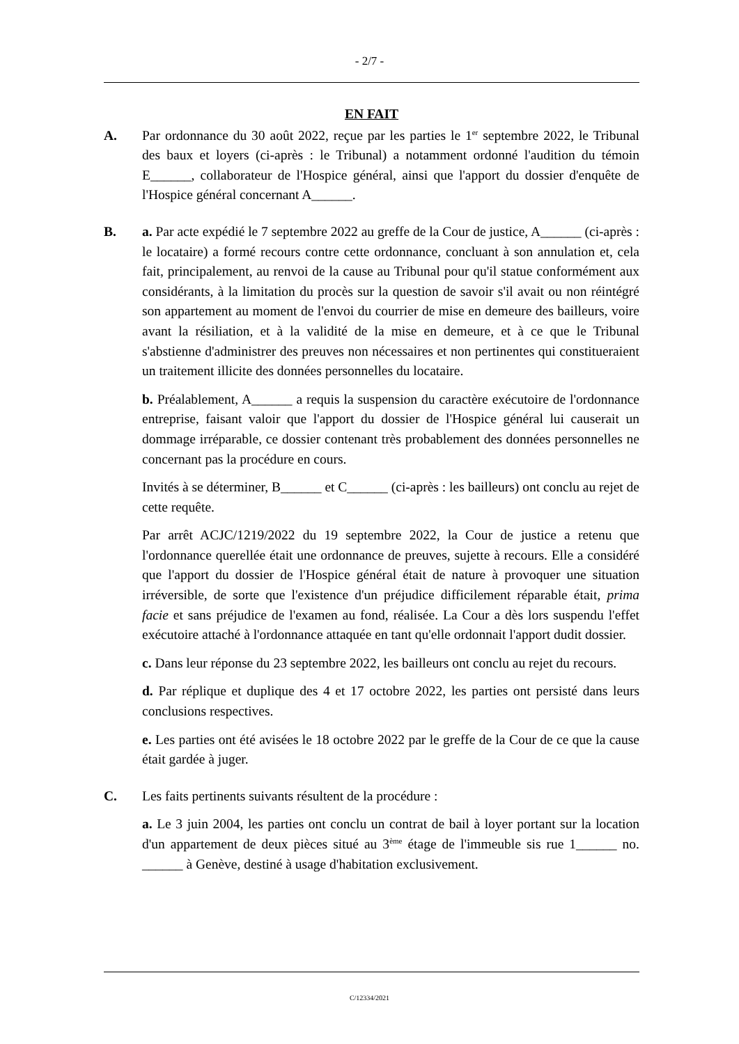- 2/7 -
EN FAIT
A. Par ordonnance du 30 août 2022, reçue par les parties le 1<sup>er</sup> septembre 2022, le Tribunal des baux et loyers (ci-après : le Tribunal) a notamment ordonné l'audition du témoin E______, collaborateur de l'Hospice général, ainsi que l'apport du dossier d'enquête de l'Hospice général concernant A______.
B. a. Par acte expédié le 7 septembre 2022 au greffe de la Cour de justice, A______ (ci-après : le locataire) a formé recours contre cette ordonnance, concluant à son annulation et, cela fait, principalement, au renvoi de la cause au Tribunal pour qu'il statue conformément aux considérants, à la limitation du procès sur la question de savoir s'il avait ou non réintégré son appartement au moment de l'envoi du courrier de mise en demeure des bailleurs, voire avant la résiliation, et à la validité de la mise en demeure, et à ce que le Tribunal s'abstienne d'administrer des preuves non nécessaires et non pertinentes qui constitueraient un traitement illicite des données personnelles du locataire.
b. Préalablement, A______ a requis la suspension du caractère exécutoire de l'ordonnance entreprise, faisant valoir que l'apport du dossier de l'Hospice général lui causerait un dommage irréparable, ce dossier contenant très probablement des données personnelles ne concernant pas la procédure en cours.
Invités à se déterminer, B______ et C______ (ci-après : les bailleurs) ont conclu au rejet de cette requête.
Par arrêt ACJC/1219/2022 du 19 septembre 2022, la Cour de justice a retenu que l'ordonnance querellée était une ordonnance de preuves, sujette à recours. Elle a considéré que l'apport du dossier de l'Hospice général était de nature à provoquer une situation irréversible, de sorte que l'existence d'un préjudice difficilement réparable était, prima facie et sans préjudice de l'examen au fond, réalisée. La Cour a dès lors suspendu l'effet exécutoire attaché à l'ordonnance attaquée en tant qu'elle ordonnait l'apport dudit dossier.
c. Dans leur réponse du 23 septembre 2022, les bailleurs ont conclu au rejet du recours.
d. Par réplique et duplique des 4 et 17 octobre 2022, les parties ont persisté dans leurs conclusions respectives.
e. Les parties ont été avisées le 18 octobre 2022 par le greffe de la Cour de ce que la cause était gardée à juger.
C. Les faits pertinents suivants résultent de la procédure :
a. Le 3 juin 2004, les parties ont conclu un contrat de bail à loyer portant sur la location d'un appartement de deux pièces situé au 3<sup>ème</sup> étage de l'immeuble sis rue 1______ no. ______ à Genève, destiné à usage d'habitation exclusivement.
C/12334/2021